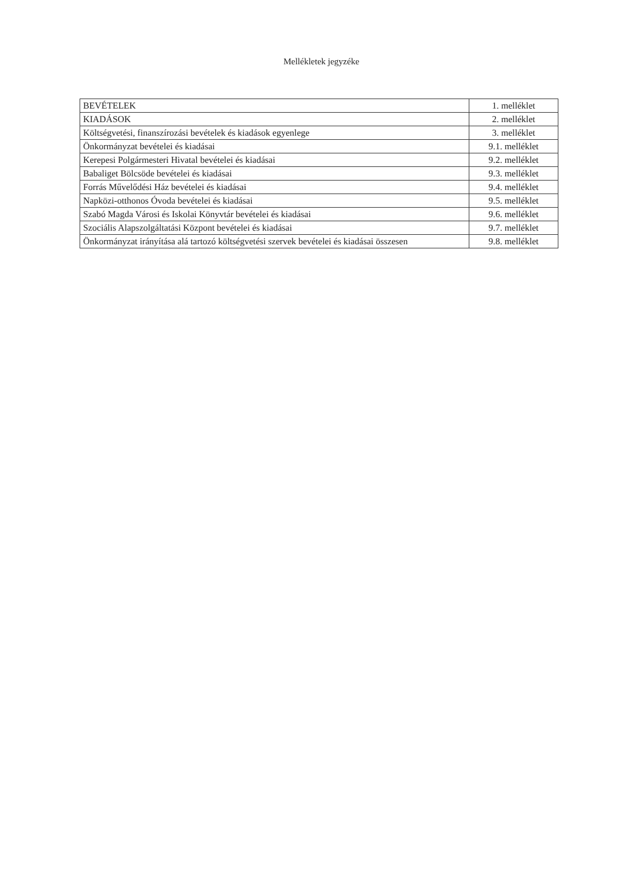Mellékletek jegyzéke
| BEVÉTELEK | 1. melléklet |
| KIADÁSOK | 2. melléklet |
| Költségvetési, finanszírozási bevételek és kiadások egyenlege | 3. melléklet |
| Önkormányzat bevételei és kiadásai | 9.1. melléklet |
| Kerepesi Polgármesteri Hivatal bevételei és kiadásai | 9.2. melléklet |
| Babaliget Bölcsöde bevételei és kiadásai | 9.3. melléklet |
| Forrás Művelődési Ház bevételei és kiadásai | 9.4. melléklet |
| Napközi-otthonos Óvoda bevételei és kiadásai | 9.5. melléklet |
| Szabó Magda Városi és Iskolai Könyvtár bevételei és kiadásai | 9.6. melléklet |
| Szociális Alapszolgáltatási Központ bevételei és kiadásai | 9.7. melléklet |
| Önkormányzat irányítása alá tartozó költségvetési szervek bevételei és kiadásai összesen | 9.8. melléklet |